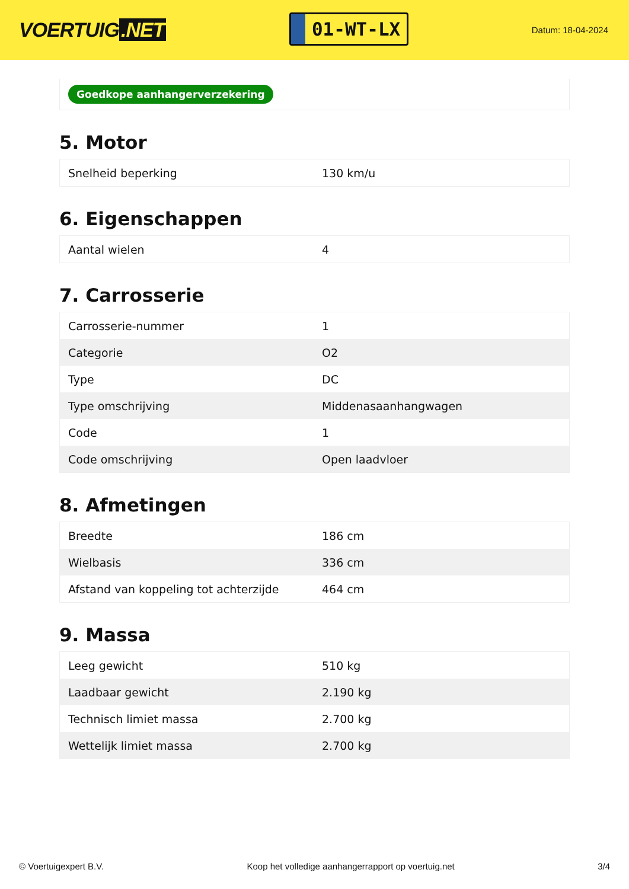VOERTUIG.NET
01-WT-LX
Datum: 18-04-2024
Goedkope aanhangerverzekering
5. Motor
| Snelheid beperking | 130 km/u |
6. Eigenschappen
| Aantal wielen | 4 |
7. Carrosserie
| Carrosserie-nummer | 1 |
| Categorie | O2 |
| Type | DC |
| Type omschrijving | Middenasaanhangwagen |
| Code | 1 |
| Code omschrijving | Open laadvloer |
8. Afmetingen
| Breedte | 186 cm |
| Wielbasis | 336 cm |
| Afstand van koppeling tot achterzijde | 464 cm |
9. Massa
| Leeg gewicht | 510 kg |
| Laadbaar gewicht | 2.190 kg |
| Technisch limiet massa | 2.700 kg |
| Wettelijk limiet massa | 2.700 kg |
© Voertuigexpert B.V. Koop het volledige aanhangerrapport op voertuig.net 3/4